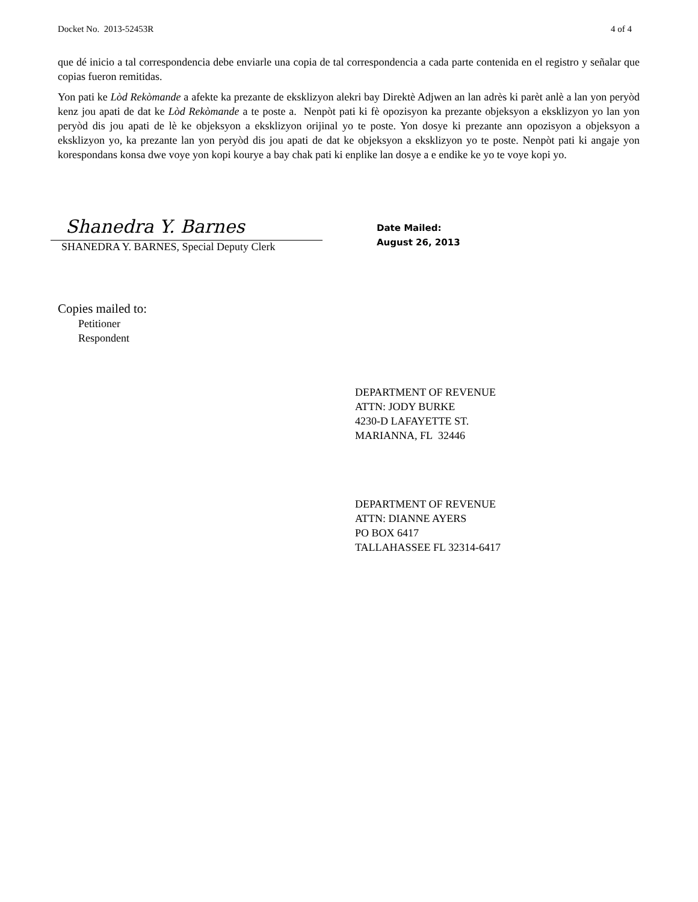Docket No. 2013-52453R 4 of 4
que dé inicio a tal correspondencia debe enviarle una copia de tal correspondencia a cada parte contenida en el registro y señalar que copias fueron remitidas.
Yon pati ke Lòd Rekòmande a afekte ka prezante de eksklizyon alekri bay Direktè Adjwen an lan adrès ki parèt anlè a lan yon peryòd kenz jou apati de dat ke Lòd Rekòmande a te poste a. Nenpòt pati ki fè opozisyon ka prezante objeksyon a eksklizyon yo lan yon peryòd dis jou apati de lè ke objeksyon a eksklizyon orijinal yo te poste. Yon dosye ki prezante ann opozisyon a objeksyon a eksklizyon yo, ka prezante lan yon peryòd dis jou apati de dat ke objeksyon a eksklizyon yo te poste. Nenpòt pati ki angaje yon korespondans konsa dwe voye yon kopi kourye a bay chak pati ki enplike lan dosye a e endike ke yo te voye kopi yo.
Shanedra Y. Barnes
SHANEDRA Y. BARNES, Special Deputy Clerk
Date Mailed:
August 26, 2013
Copies mailed to:
Petitioner
Respondent
DEPARTMENT OF REVENUE
ATTN: JODY BURKE
4230-D LAFAYETTE ST.
MARIANNA, FL 32446
DEPARTMENT OF REVENUE
ATTN: DIANNE AYERS
PO BOX 6417
TALLAHASSEE FL 32314-6417